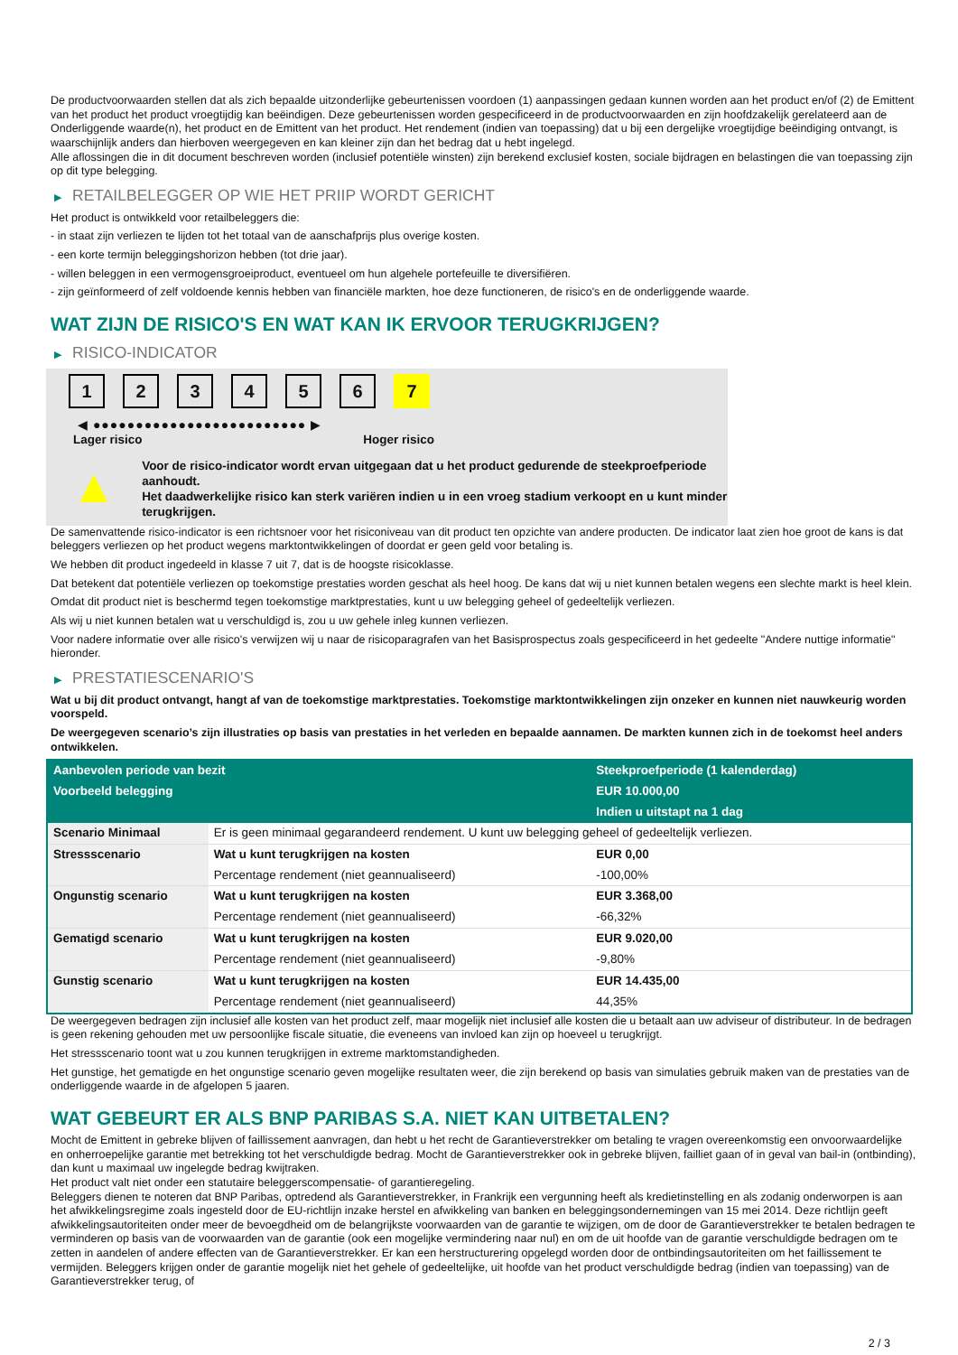De productvoorwaarden stellen dat als zich bepaalde uitzonderlijke gebeurtenissen voordoen (1) aanpassingen gedaan kunnen worden aan het product en/of (2) de Emittent van het product het product vroegtijdig kan beëindigen. Deze gebeurtenissen worden gespecificeerd in de productvoorwaarden en zijn hoofdzakelijk gerelateerd aan de Onderliggende waarde(n), het product en de Emittent van het product. Het rendement (indien van toepassing) dat u bij een dergelijke vroegtijdige beëindiging ontvangt, is waarschijnlijk anders dan hierboven weergegeven en kan kleiner zijn dan het bedrag dat u hebt ingelegd.
Alle aflossingen die in dit document beschreven worden (inclusief potentiële winsten) zijn berekend exclusief kosten, sociale bijdragen en belastingen die van toepassing zijn op dit type belegging.
▶ RETAILBELEGGER OP WIE HET PRIIP WORDT GERICHT
Het product is ontwikkeld voor retailbeleggers die:
- in staat zijn verliezen te lijden tot het totaal van de aanschafprijs plus overige kosten.
- een korte termijn beleggingshorizon hebben (tot drie jaar).
- willen beleggen in een vermogensgroeiproduct, eventueel om hun algehele portefeuille te diversifiëren.
- zijn geïnformeerd of zelf voldoende kennis hebben van financiële markten, hoe deze functioneren, de risico's en de onderliggende waarde.
WAT ZIJN DE RISICO'S EN WAT KAN IK ERVOOR TERUGKRIJGEN?
▶ RISICO-INDICATOR
1 2 3 4 5 6 7
◀ ●●●●●●●●●●●●●●●●●●●●●●●●● ▶
Lager risico Hoger risico
▲
Voor de risico-indicator wordt ervan uitgegaan dat u het product gedurende de steekproefperiode aanhoudt.
Het daadwerkelijke risico kan sterk variëren indien u in een vroeg stadium verkoopt en u kunt minder terugkrijgen.
De samenvattende risico-indicator is een richtsnoer voor het risiconiveau van dit product ten opzichte van andere producten. De indicator laat zien hoe groot de kans is dat beleggers verliezen op het product wegens marktontwikkelingen of doordat er geen geld voor betaling is.
We hebben dit product ingedeeld in klasse 7 uit 7, dat is de hoogste risicoklasse.
Dat betekent dat potentiële verliezen op toekomstige prestaties worden geschat als heel hoog. De kans dat wij u niet kunnen betalen wegens een slechte markt is heel klein.
Omdat dit product niet is beschermd tegen toekomstige marktprestaties, kunt u uw belegging geheel of gedeeltelijk verliezen.
Als wij u niet kunnen betalen wat u verschuldigd is, zou u uw gehele inleg kunnen verliezen.
Voor nadere informatie over alle risico's verwijzen wij u naar de risicoparagrafen van het Basisprospectus zoals gespecificeerd in het gedeelte "Andere nuttige informatie" hieronder.
▶ PRESTATIESCENARIO'S
Wat u bij dit product ontvangt, hangt af van de toekomstige marktprestaties. Toekomstige marktontwikkelingen zijn onzeker en kunnen niet nauwkeurig worden voorspeld.
De weergegeven scenario’s zijn illustraties op basis van prestaties in het verleden en bepaalde aannamen. De markten kunnen zich in de toekomst heel anders ontwikkelen.
| Aanbevolen periode van bezit | | Steekproefperiode (1 kalenderdag) |
| --- | --- | --- |
| Voorbeeld belegging | | EUR 10.000,00 |
| | | Indien u uitstapt na 1 dag |
| Scenario Minimaal | Er is geen minimaal gegarandeerd rendement. U kunt uw belegging geheel of gedeeltelijk verliezen. | |
| Stressscenario | Wat u kunt terugkrijgen na kosten | EUR 0,00 |
| | Percentage rendement (niet geannualiseerd) | -100,00% |
| Ongunstig scenario | Wat u kunt terugkrijgen na kosten | EUR 3.368,00 |
| | Percentage rendement (niet geannualiseerd) | -66,32% |
| Gematigd scenario | Wat u kunt terugkrijgen na kosten | EUR 9.020,00 |
| | Percentage rendement (niet geannualiseerd) | -9,80% |
| Gunstig scenario | Wat u kunt terugkrijgen na kosten | EUR 14.435,00 |
| | Percentage rendement (niet geannualiseerd) | 44,35% |
De weergegeven bedragen zijn inclusief alle kosten van het product zelf, maar mogelijk niet inclusief alle kosten die u betaalt aan uw adviseur of distributeur. In de bedragen is geen rekening gehouden met uw persoonlijke fiscale situatie, die eveneens van invloed kan zijn op hoeveel u terugkrijgt.
Het stressscenario toont wat u zou kunnen terugkrijgen in extreme marktomstandigheden.
Het gunstige, het gematigde en het ongunstige scenario geven mogelijke resultaten weer, die zijn berekend op basis van simulaties gebruik maken van de prestaties van de onderliggende waarde in de afgelopen 5 jaaren.
WAT GEBEURT ER ALS BNP PARIBAS S.A. NIET KAN UITBETALEN?
Mocht de Emittent in gebreke blijven of faillissement aanvragen, dan hebt u het recht de Garantieverstrekker om betaling te vragen overeenkomstig een onvoorwaardelijke en onherroepelijke garantie met betrekking tot het verschuldigde bedrag. Mocht de Garantieverstrekker ook in gebreke blijven, failliet gaan of in geval van bail-in (ontbinding), dan kunt u maximaal uw ingelegde bedrag kwijtraken.
Het product valt niet onder een statutaire beleggerscompensatie- of garantieregeling.
Beleggers dienen te noteren dat BNP Paribas, optredend als Garantieverstrekker, in Frankrijk een vergunning heeft als kredietinstelling en als zodanig onderworpen is aan het afwikkelingsregime zoals ingesteld door de EU-richtlijn inzake herstel en afwikkeling van banken en beleggingsondernemingen van 15 mei 2014. Deze richtlijn geeft afwikkelingsautoriteiten onder meer de bevoegdheid om de belangrijkste voorwaarden van de garantie te wijzigen, om de door de Garantieverstrekker te betalen bedragen te verminderen op basis van de voorwaarden van de garantie (ook een mogelijke vermindering naar nul) en om de uit hoofde van de garantie verschuldigde bedragen om te zetten in aandelen of andere effecten van de Garantieverstrekker. Er kan een herstructurering opgelegd worden door de ontbindingsautoriteiten om het faillissement te vermijden. Beleggers krijgen onder de garantie mogelijk niet het gehele of gedeeltelijke, uit hoofde van het product verschuldigde bedrag (indien van toepassing) van de Garantieverstrekker terug, of
2 / 3